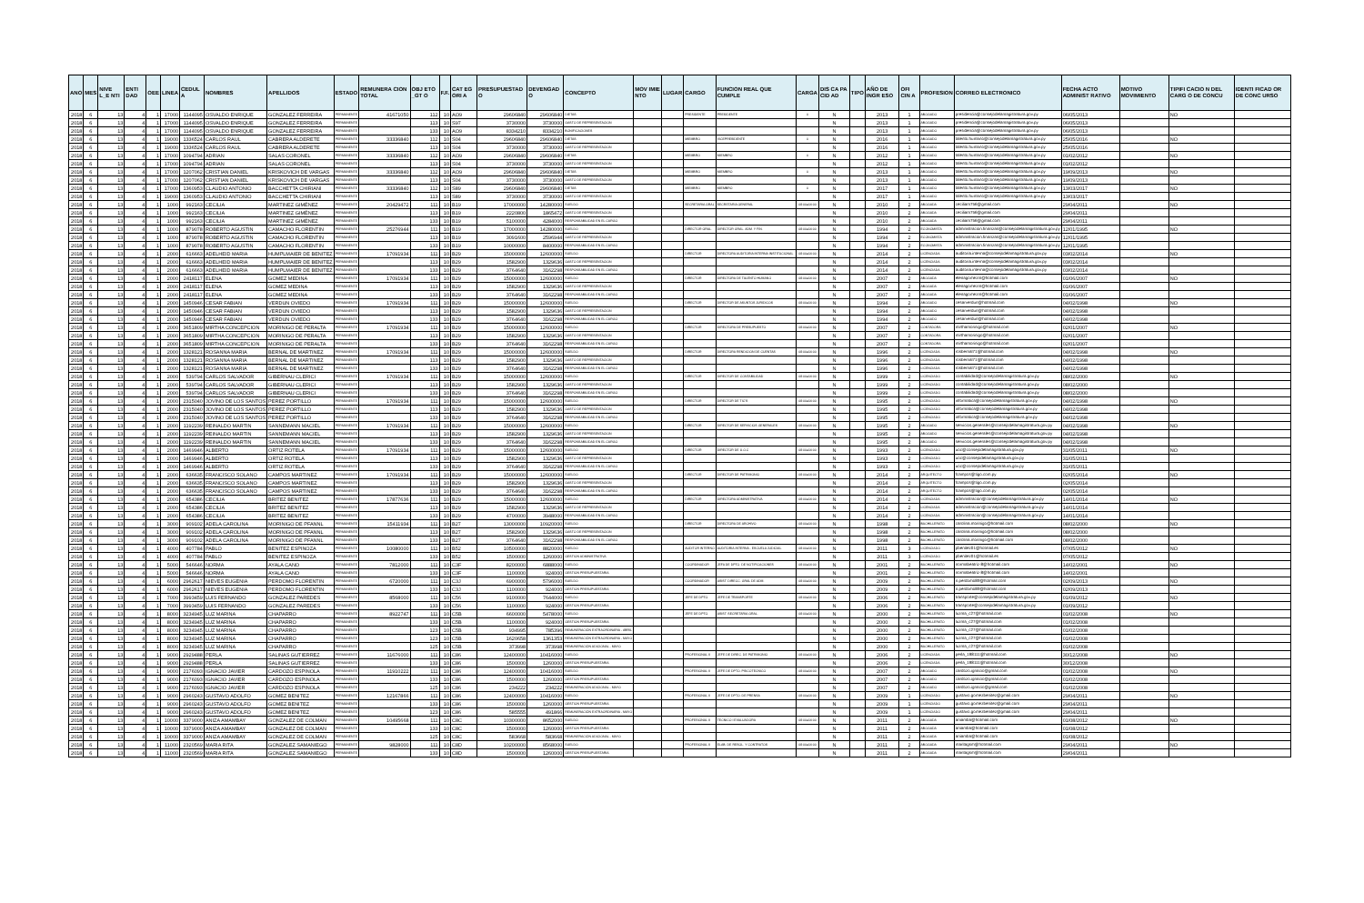| ANO | MES | NIVE L_E NTI | ENTI DAD | OEE | LINEA | CEDUL A | NOMBRES | APELLIDOS | ESTADO | REMUNERA CION TOTAL | OBJ ETO _GT O | F.F. | CAT EG ORI A | PRESUPUESTAD O | DEVENGAD O | CONCEPTO | MOV IMIE NTO | LUGAR | CARGO | FUNCION REAL QUE CUMPLE | CARGA | DIS CA PA CID AD | TIPO | AÑO DE INGR ESO | OFI CIN A | PROFESION | CORREO ELECTRONICO | FECHA ACTO ADMINIST RATIVO | MOTIVO MOVIMIENTO | TIPIFI CACIO N DEL CARG O DE CONCU | IDENTI FICAD OR DE CONC URSO |
| --- | --- | --- | --- | --- | --- | --- | --- | --- | --- | --- | --- | --- | --- | --- | --- | --- | --- | --- | --- | --- | --- | --- | --- | --- | --- | --- | --- | --- | --- | --- | --- |
| 2018 | 6 | 13 | 4 | 1 | 17000 | 1144095 | OSVALDO ENRIQUE | GONZALEZ FERREIRA | PERMANENTE | 41671050 | 112 | 10 | AO9 | 29606840 | 29606840 | DIETAS | | | PRESIDENTE | PRESIDENTE | 0 | N | | 2013 | 1 | ABOGADO | presidencia@consejodelamagistratura.gov.py | 06/05/2013 | | NO | |
| 2018 | 6 | 13 | 4 | 1 | 17000 | 1144095 | OSVALDO ENRIQUE | GONZALEZ FERREIRA | PERMANENTE | | 113 | 10 | S97 | 3730000 | 3730000 | GASTO DE REPRESENTACION | | | | | | N | | 2013 | 1 | ABOGADO | presidencia@consejodelamagistratura.gov.py | 06/05/2013 | | | |
| 2018 | 6 | 13 | 4 | 1 | 17000 | 1144095 | OSVALDO ENRIQUE | GONZALEZ FERREIRA | PERMANENTE | | 133 | 10 | AO9 | 8334210 | 8334210 | BONIFICACIONES | | | | | | N | | 2013 | 1 | ABOGADO | presidencia@consejodelamagistratura.gov.py | 06/05/2013 | | | |
| 2018 | 6 | 13 | 4 | 1 | 19000 | 1336524 | CARLOS RAUL | CABRERA ALDERETE | PERMANENTE | 33336840 | 112 | 10 | S04 | 29606840 | 29606840 | DIETAS | | | MIEMBRO | VICEPRESIDENTE | 0 | N | | 2016 | 1 | ABOGADO | talento.humano@consejodelamagistratura.gov.py | 25/05/2016 | | NO | |
| 2018 | 6 | 13 | 4 | 1 | 19000 | 1336524 | CARLOS RAUL | CABRERA ALDERETE | PERMANENTE | | 113 | 10 | S04 | 3730000 | 3730000 | GASTO DE REPRESENTACION | | | | | | N | | 2016 | 1 | ABOGADO | talento.humano@consejodelamagistratura.gov.py | 25/05/2016 | | | |
| 2018 | 6 | 13 | 4 | 1 | 17000 | 1094794 | ADRIAN | SALAS CORONEL | PERMANENTE | 33336840 | 112 | 10 | AO9 | 29606840 | 29606840 | DIETAS | | | MIEMBRO | MIEMBRO | 0 | N | | 2012 | 1 | ABOGADO | talento.humano@consejodelamagistratura.gov.py | 01/02/2012 | | NO | |
| 2018 | 6 | 13 | 4 | 1 | 17000 | 1094794 | ADRIAN | SALAS CORONEL | PERMANENTE | | 113 | 10 | S04 | 3730000 | 3730000 | GASTO DE REPRESENTACION | | | | | | N | | 2012 | 1 | ABOGADO | talento.humano@consejodelamagistratura.gov.py | 01/02/2012 | | | |
| 2018 | 6 | 13 | 4 | 1 | 17000 | 1207062 | CRISTIAN DANIEL | KRISKOVICH DE VARGAS | PERMANENTE | 33336840 | 112 | 10 | AO9 | 29606840 | 29606840 | DIETAS | | | MIEMBRO | MIEMBRO | 0 | N | | 2013 | 1 | ABOGADO | talento.humano@consejodelamagistratura.gov.py | 19/09/2013 | | NO | |
| 2018 | 6 | 13 | 4 | 1 | 17000 | 1207062 | CRISTIAN DANIEL | KRISKOVICH DE VARGAS | PERMANENTE | | 113 | 10 | S04 | 3730000 | 3730000 | GASTO DE REPRESENTACION | | | | | | N | | 2013 | 1 | ABOGADO | talento.humano@consejodelamagistratura.gov.py | 19/09/2013 | | | |
| 2018 | 6 | 13 | 4 | 1 | 17000 | 1360953 | CLAUDIO ANTONIO | BACCHETTA CHIRIANI | PERMANENTE | 33336840 | 112 | 10 | S89 | 29606840 | 29606840 | DIETAS | | | MIEMBRO | MIEMBRO | 0 | N | | 2017 | 1 | ABOGADO | talento.humano@consejodelamagistratura.gov.py | 13/03/2017 | | NO | |
| 2018 | 6 | 13 | 4 | 1 | 19000 | 1360953 | CLAUDIO ANTONIO | BACCHETTA CHIRIANI | PERMANENTE | | 113 | 10 | S89 | 3730000 | 3730000 | GASTO DE REPRESENTACION | | | | | | N | | 2017 | 1 | ABOGADO | talento.humano@consejodelamagistratura.gov.py | 13/03/2017 | | | |
| 2018 | 6 | 13 | 4 | 1 | 1000 | 992163 | CECILIA | MARTINEZ GIMÉNEZ | PERMANENTE | 20429472 | 111 | 10 | B19 | 17000000 | 14280000 | SUELDO | | | SECRETARIA GRAL | SECRETARIA GENERAL | 08:00a14:00 | N | | 2010 | 2 | ABOGADA | ceciliam756@gmail.com | 29/04/2011 | | NO | |
| 2018 | 6 | 13 | 4 | 1 | 1000 | 992163 | CECILIA | MARTINEZ GIMÉNEZ | PERMANENTE | | 113 | 10 | B19 | 2220800 | 1865472 | GASTO DE REPRESENTACION | | | | | | N | | 2010 | 2 | ABOGADA | ceciliam756@gmail.com | 29/04/2011 | | | |
| 2018 | 6 | 13 | 4 | 1 | 1000 | 992163 | CECILIA | MARTINEZ GIMÉNEZ | PERMANENTE | | 133 | 10 | B19 | 5100000 | 4284000 | RESPONSABILIDAD EN EL CARGO | | | | | | N | | 2010 | 2 | ABOGADA | ceciliam756@gmail.com | 29/04/2011 | | | |
| 2018 | 6 | 13 | 4 | 1 | 1000 | 879078 | ROBERTO AGUSTIN | CAMACHO FLORENTIN | PERMANENTE | 25276944 | 111 | 10 | B19 | 17000000 | 14280000 | SUELDO | | | DIRECTOR GRAL. | DIRECTOR GRAL. ADM. Y FIN. | 08:00a14:00 | N | | 1994 | 2 | ECONOMISTA | administracion.finanzas@consejodelamagistratura.gov.py | 12/01/1995 | | NO | |
| 2018 | 6 | 13 | 4 | 1 | 1000 | 879078 | ROBERTO AGUSTIN | CAMACHO FLORENTIN | PERMANENTE | | 113 | 10 | B19 | 3091600 | 2596944 | GASTO DE REPRESENTACION | | | | | | N | | 1994 | 2 | ECONOMISTA | administracion.finanzas@consejodelamagistratura.gov.py | 12/01/1995 | | | |
| 2018 | 6 | 13 | 4 | 1 | 1000 | 879078 | ROBERTO AGUSTIN | CAMACHO FLORENTIN | PERMANENTE | | 133 | 10 | B19 | 10000000 | 8400000 | RESPONSABILIDAD EN EL CARGO | | | | | | N | | 1994 | 2 | ECONOMISTA | administracion.finanzas@consejodelamagistratura.gov.py | 12/01/1995 | | | |
| 2018 | 6 | 13 | 4 | 1 | 2000 | 616663 | ADELHEID MARIA | HUMPLMAIER DE BENITEZ | PERMANENTE | 17091934 | 111 | 10 | B29 | 15000000 | 12600000 | SUELDO | | | DIRECTOR | DIRECTORA AUDITORIA INTERNA INSTITUCIONAL | 08:00a14:00 | N | | 2014 | 2 | LICENCIADA | auditoria.interna@consejodelamagistratura.gov.py | 03/02/2014 | | NO | |
| 2018 | 6 | 13 | 4 | 1 | 2000 | 616663 | ADELHEID MARIA | HUMPLMAIER DE BENITEZ | PERMANENTE | | 113 | 10 | B29 | 1582900 | 1329636 | GASTO DE REPRESENTACION | | | | | | N | | 2014 | 2 | LICENCIADA | auditoria.interna@consejodelamagistratura.gov.py | 03/02/2014 | | | |
| 2018 | 6 | 13 | 4 | 1 | 2000 | 616663 | ADELHEID MARIA | HUMPLMAIER DE BENITEZ | PERMANENTE | | 133 | 10 | B29 | 3764640 | 3162298 | RESPONSABILIDAD EN EL CARGO | | | | | | N | | 2014 | 2 | LICENCIADA | auditoria.interna@consejodelamagistratura.gov.py | 03/02/2014 | | | |
| 2018 | 6 | 13 | 4 | 1 | 2000 | 2418117 | ELENA | GOMEZ MEDINA | PERMANENTE | 17091934 | 111 | 10 | B29 | 15000000 | 12600000 | SUELDO | | | DIRECTOR | DIRECTORA DE TALENTO HUMANO | 08:00a14:00 | N | | 2007 | 2 | ABOGADA | elenagomezm@hotmail.com | 01/06/2007 | | NO | |
| 2018 | 6 | 13 | 4 | 1 | 2000 | 2418117 | ELENA | GOMEZ MEDINA | PERMANENTE | | 113 | 10 | B29 | 1582900 | 1329636 | GASTO DE REPRESENTACION | | | | | | N | | 2007 | 2 | ABOGADA | elenagomezm@hotmail.com | 01/06/2007 | | | |
| 2018 | 6 | 13 | 4 | 1 | 2000 | 2418117 | ELENA | GOMEZ MEDINA | PERMANENTE | | 133 | 10 | B29 | 3764640 | 3162298 | RESPONSABILIDAD EN EL CARGO | | | | | | N | | 2007 | 2 | ABOGADA | elenagomezm@hotmail.com | 01/06/2007 | | | |
| 2018 | 6 | 13 | 4 | 1 | 2000 | 1450946 | CESAR FABIAN | VERDUN OVIEDO | PERMANENTE | 17091934 | 111 | 10 | B29 | 15000000 | 12600000 | SUELDO | | | DIRECTOR | DIRECTOR DE ASUNTOS JURIDICOS | 08:00a14:00 | N | | 1994 | 2 | ABOGADO | cesarverdun@hotmail.com | 04/02/1998 | | NO | |
| 2018 | 6 | 13 | 4 | 1 | 2000 | 1450946 | CESAR FABIAN | VERDUN OVIEDO | PERMANENTE | | 113 | 10 | B29 | 1582900 | 1329636 | GASTO DE REPRESENTACION | | | | | | N | | 1994 | 2 | ABOGADO | cesarverdun@hotmail.com | 04/02/1998 | | | |
| 2018 | 6 | 13 | 4 | 1 | 2000 | 1450946 | CESAR FABIAN | VERDUN OVIEDO | PERMANENTE | | 133 | 10 | B29 | 3764640 | 3162298 | RESPONSABILIDAD EN EL CARGO | | | | | | N | | 1994 | 2 | ABOGADO | cesarverdun@hotmail.com | 04/02/1998 | | | |
| 2018 | 6 | 13 | 4 | 1 | 2000 | 3651809 | MIRTHA CONCEPCION | MORINIGO DE PERALTA | PERMANENTE | 17091934 | 111 | 10 | B29 | 15000000 | 12600000 | SUELDO | | | DIRECTOR | DIRECTORA DE PRESUPUESTO | 08:00a14:00 | N | | 2007 | 2 | CONTADORA | mirthamorinigo@hotmail.com | 02/01/2007 | | NO | |
| 2018 | 6 | 13 | 4 | 1 | 2000 | 3651809 | MIRTHA CONCEPCION | MORINIGO DE PERALTA | PERMANENTE | | 113 | 10 | B29 | 1582900 | 1329636 | GASTO DE REPRESENTACION | | | | | | N | | 2007 | 2 | CONTADORA | mirthamorinigo@hotmail.com | 02/01/2007 | | | |
| 2018 | 6 | 13 | 4 | 1 | 2000 | 3651809 | MIRTHA CONCEPCION | MORINIGO DE PERALTA | PERMANENTE | | 133 | 10 | B29 | 3764640 | 3162298 | RESPONSABILIDAD EN EL CARGO | | | | | | N | | 2007 | 2 | CONTADORA | mirthamorinigo@hotmail.com | 02/01/2007 | | | |
| 2018 | 6 | 13 | 4 | 1 | 2000 | 1328121 | ROSANNA MARIA | BERNAL DE MARTINEZ | PERMANENTE | 17091934 | 111 | 10 | B29 | 15000000 | 12600000 | SUELDO | | | DIRECTOR | DIRECTORA RENDICION DE CUENTAS | 08:00a14:00 | N | | 1996 | 2 | LICENCIADA | rosbernal71@hotmail.com | 04/02/1998 | | NO | |
| 2018 | 6 | 13 | 4 | 1 | 2000 | 1328121 | ROSANNA MARIA | BERNAL DE MARTINEZ | PERMANENTE | | 113 | 10 | B29 | 1582900 | 1329636 | GASTO DE REPRESENTACION | | | | | | N | | 1996 | 2 | LICENCIADA | rosbernal71@hotmail.com | 04/02/1998 | | | |
| 2018 | 6 | 13 | 4 | 1 | 2000 | 1328121 | ROSANNA MARIA | BERNAL DE MARTINEZ | PERMANENTE | | 133 | 10 | B29 | 3764640 | 3162298 | RESPONSABILIDAD EN EL CARGO | | | | | | N | | 1996 | 2 | LICENCIADA | rosbernal71@hotmail.com | 04/02/1998 | | | |
| 2018 | 6 | 13 | 4 | 1 | 2000 | 539794 | CARLOS SALVADOR | GIBERNAU CLERICI | PERMANENTE | 17091934 | 111 | 10 | B29 | 15000000 | 12600000 | SUELDO | | | DIRECTOR | DIRECTOR DE CONTABILIDAD | 08:00a14:00 | N | | 1999 | 2 | LICENCIADO | contabilidad@consejodelamagistratura.gov.py | 08/02/2000 | | NO | |
| 2018 | 6 | 13 | 4 | 1 | 2000 | 539794 | CARLOS SALVADOR | GIBERNAU CLERICI | PERMANENTE | | 113 | 10 | B29 | 1582900 | 1329636 | GASTO DE REPRESENTACION | | | | | | N | | 1999 | 2 | LICENCIADO | contabilidad@consejodelamagistratura.gov.py | 08/02/2000 | | | |
| 2018 | 6 | 13 | 4 | 1 | 2000 | 539794 | CARLOS SALVADOR | GIBERNAU CLERICI | PERMANENTE | | 133 | 10 | B29 | 3764640 | 3162298 | RESPONSABILIDAD EN EL CARGO | | | | | | N | | 1999 | 2 | LICENCIADO | contabilidad@consejodelamagistratura.gov.py | 08/02/2000 | | | |
| 2018 | 6 | 13 | 4 | 1 | 2000 | 2315040 | JOVINO DE LOS SANTOS | PEREZ PORTILLO | PERMANENTE | 17091934 | 111 | 10 | B29 | 15000000 | 12600000 | SUELDO | | | DIRECTOR | DIRECTOR DE TIC'S | 08:00a14:00 | N | | 1995 | 2 | LICENCIADO | informatica@consejodelamagistratura.gov.py | 04/02/1998 | | NO | |
| 2018 | 6 | 13 | 4 | 1 | 2000 | 2315040 | JOVINO DE LOS SANTOS | PEREZ PORTILLO | PERMANENTE | | 113 | 10 | B29 | 1582900 | 1329636 | GASTO DE REPRESENTACION | | | | | | N | | 1995 | 2 | LICENCIADO | informatica@consejodelamagistratura.gov.py | 04/02/1998 | | | |
| 2018 | 6 | 13 | 4 | 1 | 2000 | 2315040 | JOVINO DE LOS SANTOS | PEREZ PORTILLO | PERMANENTE | | 133 | 10 | B29 | 3764640 | 3162298 | RESPONSABILIDAD EN EL CARGO | | | | | | N | | 1995 | 2 | LICENCIADO | informatica@consejodelamagistratura.gov.py | 04/02/1998 | | | |
| 2018 | 6 | 13 | 4 | 1 | 2000 | 1192239 | REINALDO MARTIN | SANNEMANN MACIEL | PERMANENTE | 17091934 | 111 | 10 | B29 | 15000000 | 12600000 | SUELDO | | | DIRECTOR | DIRECTOR DE SERVICIOS GENERALES | 08:00a14:00 | N | | 1995 | 2 | ABOGADO | servicios.generales@consejodelamagistratura.gov.py | 04/02/1998 | | NO | |
| 2018 | 6 | 13 | 4 | 1 | 2000 | 1192239 | REINALDO MARTIN | SANNEMANN MACIEL | PERMANENTE | | 113 | 10 | B29 | 1582900 | 1329636 | GASTO DE REPRESENTACION | | | | | | N | | 1995 | 2 | ABOGADO | servicios.generales@consejodelamagistratura.gov.py | 04/02/1998 | | | |
| 2018 | 6 | 13 | 4 | 1 | 2000 | 1192239 | REINALDO MARTIN | SANNEMANN MACIEL | PERMANENTE | | 133 | 10 | B29 | 3764640 | 3162298 | RESPONSABILIDAD EN EL CARGO | | | | | | N | | 1995 | 2 | ABOGADO | servicios.generales@consejodelamagistratura.gov.py | 04/02/1998 | | | |
| 2018 | 6 | 13 | 4 | 1 | 2000 | 1469946 | ALBERTO | ORTIZ ROTELA | PERMANENTE | 17091934 | 111 | 10 | B29 | 15000000 | 12600000 | SUELDO | | | DIRECTOR | DIRECTOR DE U.O.C | 08:00a14:00 | N | | 1993 | 2 | LICENCIADO | uoc@consejodelamagistratura.gov.py | 31/05/2011 | | NO | |
| 2018 | 6 | 13 | 4 | 1 | 2000 | 1469946 | ALBERTO | ORTIZ ROTELA | PERMANENTE | | 113 | 10 | B29 | 1582900 | 1329636 | GASTO DE REPRESENTACION | | | | | | N | | 1993 | 2 | LICENCIADO | uoc@consejodelamagistratura.gov.py | 31/05/2011 | | | |
| 2018 | 6 | 13 | 4 | 1 | 2000 | 1469946 | ALBERTO | ORTIZ ROTELA | PERMANENTE | | 133 | 10 | B29 | 3764640 | 3162298 | RESPONSABILIDAD EN EL CARGO | | | | | | N | | 1993 | 2 | LICENCIADO | uoc@consejodelamagistratura.gov.py | 31/05/2011 | | | |
| 2018 | 6 | 13 | 4 | 1 | 2000 | 636635 | FRANCISCO SOLANO | CAMPOS MARTINEZ | PERMANENTE | 17091934 | 111 | 10 | B29 | 15000000 | 12600000 | SUELDO | | | DIRECTOR | DIRECTOR DE PATRIMONIO | 08:00a14:00 | N | | 2014 | 2 | ARQUITECTO | fcampos@tigo.com.py | 02/05/2014 | | NO | |
| 2018 | 6 | 13 | 4 | 1 | 2000 | 636635 | FRANCISCO SOLANO | CAMPOS MARTINEZ | PERMANENTE | | 113 | 10 | B29 | 1582900 | 1329636 | GASTO DE REPRESENTACION | | | | | | N | | 2014 | 2 | ARQUITECTO | fcampos@tigo.com.py | 02/05/2014 | | | |
| 2018 | 6 | 13 | 4 | 1 | 2000 | 636635 | FRANCISCO SOLANO | CAMPOS MARTINEZ | PERMANENTE | | 133 | 10 | B29 | 3764640 | 3162298 | RESPONSABILIDAD EN EL CARGO | | | | | | N | | 2014 | 2 | ARQUITECTO | fcampos@tigo.com.py | 02/05/2014 | | | |
| 2018 | 6 | 13 | 4 | 1 | 2000 | 654386 | CECILIA | BRITEZ BENITEZ | PERMANENTE | 17877636 | 111 | 10 | B29 | 15000000 | 12600000 | SUELDO | | | DIRECTOR | DIRECTORA ADMINISTRATIVA | 08:00a14:00 | N | | 2014 | 2 | LICENCIADA | administracion@consejodelamagistratura.gov.py | 14/01/2014 | | NO | |
| 2018 | 6 | 13 | 4 | 1 | 2000 | 654386 | CECILIA | BRITEZ BENITEZ | PERMANENTE | | 113 | 10 | B29 | 1582900 | 1329636 | GASTO DE REPRESENTACION | | | | | | N | | 2014 | 2 | LICENCIADA | administracion@consejodelamagistratura.gov.py | 14/01/2014 | | | |
| 2018 | 6 | 13 | 4 | 1 | 2000 | 654386 | CECILIA | BRITEZ BENITEZ | PERMANENTE | | 133 | 10 | B29 | 4700000 | 3948000 | RESPONSABILIDAD EN EL CARGO | | | | | | N | | 2014 | 2 | LICENCIADA | administracion@consejodelamagistratura.gov.py | 14/01/2014 | | | |
| 2018 | 6 | 13 | 4 | 1 | 3000 | 909102 | ADELA CAROLINA | MORINIGO DE PFANNL | PERMANENTE | 15411934 | 111 | 10 | B27 | 13000000 | 10920000 | SUELDO | | | DIRECTOR | DIRECTORA DE ARCHIVO | 08:00a14:00 | N | | 1998 | 2 | BACHILLERATO | carolina.morinigo@hotmail.com | 08/02/2000 | | NO | |
| 2018 | 6 | 13 | 4 | 1 | 3000 | 909102 | ADELA CAROLINA | MORINIGO DE PFANNL | PERMANENTE | | 113 | 10 | B27 | 1582900 | 1329636 | GASTO DE REPRESENTACION | | | | | | N | | 1998 | 2 | BACHILLERATO | carolina.morinigo@hotmail.com | 08/02/2000 | | | |
| 2018 | 6 | 13 | 4 | 1 | 3000 | 909102 | ADELA CAROLINA | MORINIGO DE PFANNL | PERMANENTE | | 133 | 10 | B27 | 3764640 | 3162298 | RESPONSABILIDAD EN EL CARGO | | | | | | N | | 1998 | 2 | BACHILLERATO | carolina.morinigo@hotmail.com | 08/02/2000 | | | |
| 2018 | 6 | 13 | 4 | 1 | 4000 | 407784 | PABLO | BENITEZ ESPINOZA | PERMANENTE | 10080000 | 111 | 10 | B52 | 10500000 | 8820000 | SUELDO | | | AUDITOR INTERNO | AUDITORIA INTERNA - ESCUELA JUDICIAL | 08:00a14:00 | N | | 2011 | 3 | LICENCIADO | pbenitez01@hotmail.es | 07/05/2012 | | NO | |
| 2018 | 6 | 13 | 4 | 1 | 4000 | 407784 | PABLO | BENITEZ ESPINOZA | PERMANENTE | | 133 | 10 | B52 | 1500000 | 1260000 | GESTION ADMINISTRATIVA | | | | | | N | | 2011 | 3 | LICENCIADO | pbenitez01@hotmail.es | 07/05/2012 | | | |
| 2018 | 6 | 13 | 4 | 1 | 5000 | 546646 | NORMA | AYALA CANO | PERMANENTE | 7812000 | 111 | 10 | C3F | 8200000 | 6888000 | SUELDO | | | COORDINADOR | JEFA DE DPTO. DE NOTIFICACIONES | 08:00a14:00 | N | | 2001 | 2 | BACHILLERATO | normabeatriz-8@hotmail.com | 14/02/2001 | | NO | |
| 2018 | 6 | 13 | 4 | 1 | 5000 | 546646 | NORMA | AYALA CANO | PERMANENTE | | 133 | 10 | C3F | 1100000 | 924000 | GESTION PRESUPUESTARIA | | | | | | N | | 2001 | 2 | BACHILLERATO | normabeatriz-8@hotmail.com | 14/02/2001 | | | |
| 2018 | 6 | 13 | 4 | 1 | 6000 | 2962617 | NIEVES EUGENIA | PERDOMO FLORENTIN | PERMANENTE | 6720000 | 111 | 10 | C3J | 6900000 | 5796000 | SUELDO | | | COORDINADOR | ASIST. DIRECC. GRAL DE ADM. | 08:00a14:00 | N | | 2009 | 2 | BACHILLERATO | n.perdomo89@hotmail.com | 02/09/2013 | | NO | |
| 2018 | 6 | 13 | 4 | 1 | 6000 | 2962617 | NIEVES EUGENIA | PERDOMO FLORENTIN | PERMANENTE | | 133 | 10 | C3J | 1100000 | 924000 | GESTION PRESUPUESTARIA | | | | | | N | | 2009 | 2 | BACHILLERATO | n.perdomo89@hotmail.com | 02/09/2013 | | | |
| 2018 | 6 | 13 | 4 | 1 | 7000 | 3993459 | LUIS FERNANDO | GONZALEZ PAREDES | PERMANENTE | 8568000 | 111 | 10 | C56 | 9100000 | 7644000 | SUELDO | | | JEFE DE DPTO. | JEFE DE TRANSPORTE | 08:00a14:00 | N | | 2006 | 2 | BACHILLERATO | transporte@consejodelamagistratura.gov.py | 01/09/2012 | | NO | |
| 2018 | 6 | 13 | 4 | 1 | 7000 | 3993459 | LUIS FERNANDO | GONZALEZ PAREDES | PERMANENTE | | 133 | 10 | C56 | 1100000 | 924000 | GESTION PRESUPUESTARIA | | | | | | N | | 2006 | 2 | BACHILLERATO | transporte@consejodelamagistratura.gov.py | 01/09/2012 | | | |
| 2018 | 6 | 13 | 4 | 1 | 8000 | 3234945 | LUZ MARINA | CHAPARRO | PERMANENTE | 8922747 | 111 | 10 | C5B | 6600000 | 5478000 | SUELDO | | | JEFE DE DPTO. | ASIST. SECRETARIA GRAL. | 08:00a14:00 | N | | 2000 | 2 | BACHILLERATO | luzma_c27@hotmail.com | 01/02/2008 | | NO | |
| 2018 | 6 | 13 | 4 | 1 | 8000 | 3234945 | LUZ MARINA | CHAPARRO | PERMANENTE | | 133 | 10 | C5B | 1100000 | 924000 | GESTION PRESUPUESTARIA | | | | | | N | | 2000 | 2 | BACHILLERATO | luzma_c27@hotmail.com | 01/02/2008 | | | |
| 2018 | 6 | 13 | 4 | 1 | 8000 | 3234945 | LUZ MARINA | CHAPARRO | PERMANENTE | | 123 | 10 | C5B | 934995 | 785396 | REMUNERACIÓN EXTRAORDINARIA - ABRIL | | | | | | N | | 2000 | 2 | BACHILLERATO | luzma_c27@hotmail.com | 01/02/2008 | | | |
| 2018 | 6 | 13 | 4 | 1 | 8000 | 3234945 | LUZ MARINA | CHAPARRO | PERMANENTE | | 123 | 10 | C5B | 1620658 | 1361353 | REMUNERACIÓN EXTRAORDINARIA - MAYO | | | | | | N | | 2000 | 2 | BACHILLERATO | luzma_c27@hotmail.com | 01/02/2008 | | | |
| 2018 | 6 | 13 | 4 | 1 | 8000 | 3234945 | LUZ MARINA | CHAPARRO | PERMANENTE | | 125 | 10 | C5B | 373998 | 373998 | REMUNERACIÓN ADICIONAL - MAYO | | | | | | N | | 2000 | 2 | BACHILLERATO | luzma_c27@hotmail.com | 01/02/2008 | | | |
| 2018 | 6 | 13 | 4 | 1 | 9000 | 2929488 | PERLA | SALINAS GUTIERREZ | PERMANENTE | 11676000 | 111 | 10 | C86 | 12400000 | 10416000 | SUELDO | | | PROFESIONAL II | JEFE DE DIREC. DE PATRIMONIO | 08:00a14:00 | N | | 2006 | 2 | LICENCIADA | perla_198111@hotmail.com | 30/12/2008 | | NO | |
| 2018 | 6 | 13 | 4 | 1 | 9000 | 2929488 | PERLA | SALINAS GUTIERREZ | PERMANENTE | | 133 | 10 | C86 | 1500000 | 1260000 | GESTION PRESUPUESTARIA | | | | | | N | | 2006 | 2 | LICENCIADA | perla_198111@hotmail.com | 30/12/2008 | | | |
| 2018 | 6 | 13 | 4 | 1 | 9000 | 2176093 | IGNACIO JAVIER | CARDOZO ESPINOLA | PERMANENTE | 11910222 | 111 | 10 | C86 | 12400000 | 10416000 | SUELDO | | | PROFESIONAL II | JEFE DE DPTO. PSICOTECNICO | 08:00a14:00 | N | | 2007 | 2 | ABOGADO | cardozo.ignacio@gmail.com | 01/02/2008 | | NO | |
| 2018 | 6 | 13 | 4 | 1 | 9000 | 2176093 | IGNACIO JAVIER | CARDOZO ESPINOLA | PERMANENTE | | 133 | 10 | C86 | 1500000 | 1260000 | GESTION PRESUPUESTARIA | | | | | | N | | 2007 | 2 | ABOGADO | cardozo.ignacio@gmail.com | 01/02/2008 | | | |
| 2018 | 6 | 13 | 4 | 1 | 9000 | 2176093 | IGNACIO JAVIER | CARDOZO ESPINOLA | PERMANENTE | | 125 | 10 | C86 | 234222 | 234222 | REMUNERACIÓN ADICIONAL - MAYO | | | | | | N | | 2007 | 2 | ABOGADO | cardozo.ignacio@gmail.com | 01/02/2008 | | | |
| 2018 | 6 | 13 | 4 | 1 | 9000 | 2960243 | GUSTAVO ADOLFO | GOMEZ BENITEZ | PERMANENTE | 12167866 | 111 | 10 | C86 | 12400000 | 10416000 | SUELDO | | | PROFESIONAL II | JEFE DE DPTO. DE PRENSA | 08:00a14:00 | N | | 2009 | 1 | LICENCIADO | gustavo.gomezbenitez@gmail.com | 29/04/2011 | | NO | |
| 2018 | 6 | 13 | 4 | 1 | 9000 | 2960243 | GUSTAVO ADOLFO | GOMEZ BENITEZ | PERMANENTE | | 133 | 10 | C86 | 1500000 | 1260000 | GESTION PRESUPUESTARIA | | | | | | N | | 2009 | 1 | LICENCIADO | gustavo.gomezbenitez@gmail.com | 29/04/2011 | | | |
| 2018 | 6 | 13 | 4 | 1 | 9000 | 2960243 | GUSTAVO ADOLFO | GOMEZ BENITEZ | PERMANENTE | | 123 | 10 | C86 | 585555 | 491866 | REMUNERACIÓN EXTRAORDINARIA - MAYO | | | | | | N | | 2009 | 1 | LICENCIADO | gustavo.gomezbenitez@gmail.com | 29/04/2011 | | | |
| 2018 | 6 | 13 | 4 | 1 | 10000 | 3379000 | ANIZA AMAMBAY | GONZALEZ DE COLMAN | PERMANENTE | 10495668 | 111 | 10 | C8C | 10300000 | 8652000 | SUELDO | | | PROFESIONAL II | TECNICO I EVALUADORA | 08:00a14:00 | N | | 2011 | 2 | ABOGADA | aniamba@hotmail.com | 01/08/2012 | | NO | |
| 2018 | 6 | 13 | 4 | 1 | 10000 | 3379000 | ANIZA AMAMBAY | GONZALEZ DE COLMAN | PERMANENTE | | 133 | 10 | C8C | 1500000 | 1260000 | GESTION PRESUPUESTARIA | | | | | | N | | 2011 | 2 | ABOGADA | aniamba@hotmail.com | 01/08/2012 | | | |
| 2018 | 6 | 13 | 4 | 1 | 10000 | 3379000 | ANIZA AMAMBAY | GONZALEZ DE COLMAN | PERMANENTE | | 125 | 10 | C8C | 583668 | 583668 | REMUNERACIÓN ADICIONAL - MAYO | | | | | | N | | 2011 | 2 | ABOGADA | aniamba@hotmail.com | 01/08/2012 | | | |
| 2018 | 6 | 13 | 4 | 1 | 11000 | 2320569 | MARIA RITA | GONZALEZ SAMANIEGO | PERMANENTE | 9828000 | 111 | 10 | C8D | 10200000 | 8568000 | SUELDO | | | PROFESIONAL II | ELAB. DE RESOL. Y CONTRATOS | 08:00a14:00 | N | | 2011 | 2 | ABOGADA | maritagsm@hotmail.com | 29/04/2011 | | NO | |
| 2018 | 6 | 13 | 4 | 1 | 11000 | 2320569 | MARIA RITA | GONZALEZ SAMANIEGO | PERMANENTE | | 133 | 10 | C8D | 1500000 | 1260000 | GESTION PRESUPUESTARIA | | | | | | N | | 2011 | 2 | ABOGADA | maritagsm@hotmail.com | 29/04/2011 | | | |